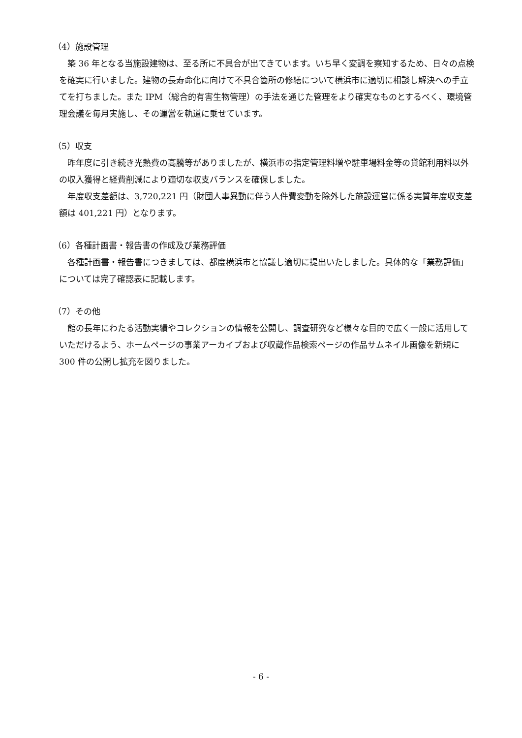（4）施設管理
築 36 年となる当施設建物は、至る所に不具合が出てきています。いち早く変調を察知するため、日々の点検を確実に行いました。建物の長寿命化に向けて不具合箇所の修繕について横浜市に適切に相談し解決への手立てを打ちました。また IPM（総合的有害生物管理）の手法を通じた管理をより確実なものとするべく、環境管理会議を毎月実施し、その運営を軌道に乗せています。
（5）収支
昨年度に引き続き光熱費の高騰等がありましたが、横浜市の指定管理料増や駐車場料金等の貸館利用料以外の収入獲得と経費削減により適切な収支バランスを確保しました。
年度収支差額は、3,720,221 円（財団人事異動に伴う人件費変動を除外した施設運営に係る実質年度収支差額は 401,221 円）となります。
（6）各種計画書・報告書の作成及び業務評価
各種計画書・報告書につきましては、都度横浜市と協議し適切に提出いたしました。具体的な「業務評価」については完了確認表に記載します。
（7）その他
館の長年にわたる活動実績やコレクションの情報を公開し、調査研究など様々な目的で広く一般に活用していただけるよう、ホームページの事業アーカイブおよび収蔵作品検索ページの作品サムネイル画像を新規に 300 件の公開し拡充を図りました。
- 6 -